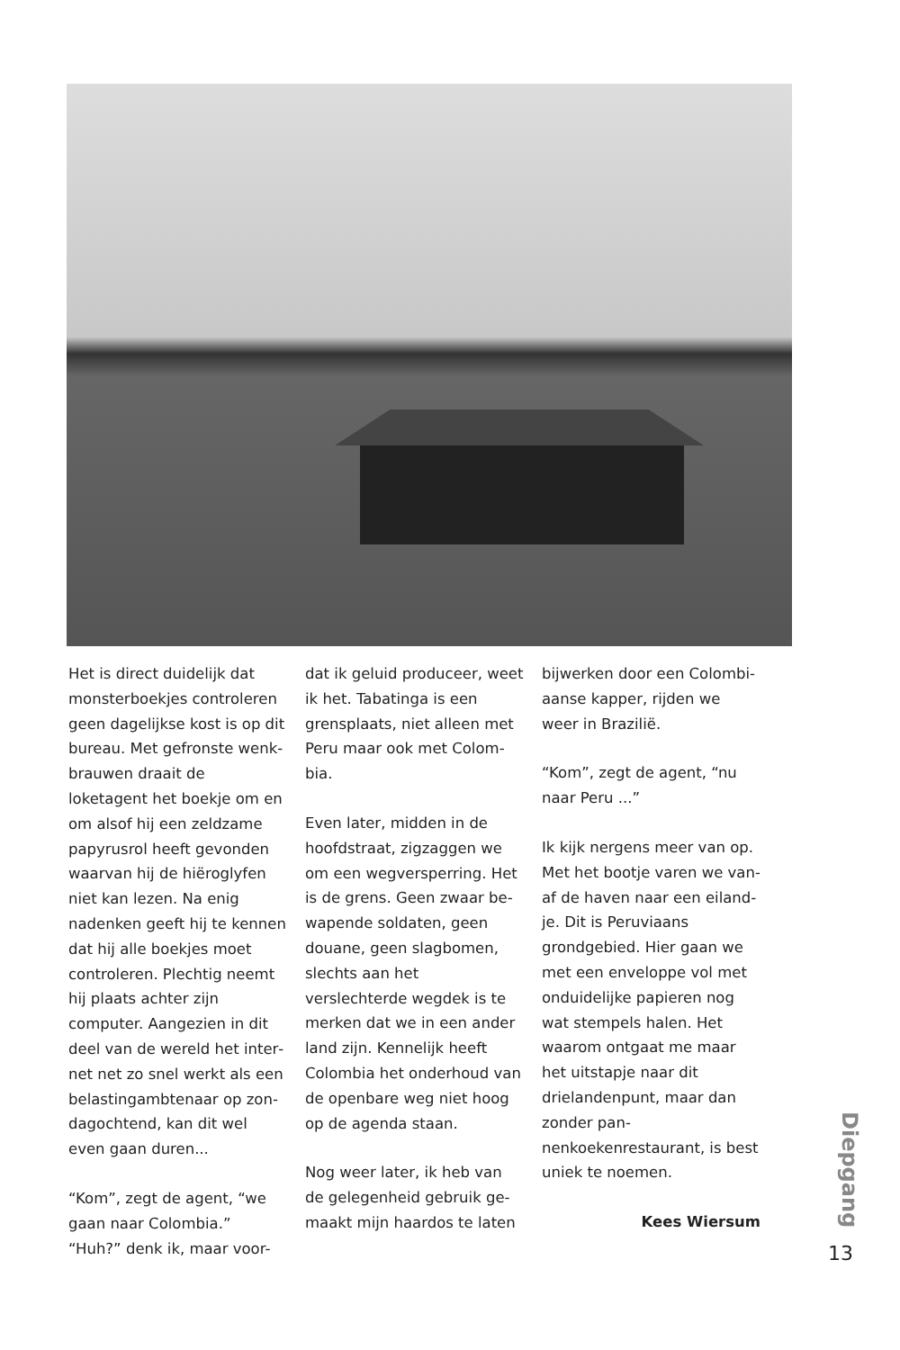Het is direct duidelijk dat monsterboekjes controleren geen dagelijkse kost is op dit bureau. Met gefronste wenk­brauwen draait de loketagent het boekje om en om alsof hij een zeldzame papyrusrol heeft gevonden waarvan hij de hiëroglyfen niet kan lezen. Na enig nadenken geeft hij te kennen dat hij alle boekjes moet controleren. Plechtig neemt hij plaats achter zijn computer. Aangezien in dit deel van de wereld het inter­net net zo snel werkt als een belastingambtenaar op zon­dagochtend, kan dit wel even gaan duren...
“Kom”, zegt de agent, “we gaan naar Colombia.” “Huh?” denk ik, maar voor-
dat ik geluid produceer, weet ik het. Tabatinga is een grensplaats, niet alleen met Peru maar ook met Colom­bia.
Even later, midden in de hoofdstraat, zigzaggen we om een wegversperring. Het is de grens. Geen zwaar be­wapende soldaten, geen douane, geen slagbomen, slechts aan het verslechterde wegdek is te merken dat we in een ander land zijn. Ken­nelijk heeft Colombia het on­derhoud van de openbare weg niet hoog op de agenda staan.
Nog weer later, ik heb van de gelegenheid gebruik ge­maakt mijn haardos te laten
bijwerken door een Colombi­aanse kapper, rijden we weer in Brazilië.
“Kom”, zegt de agent, “nu naar Peru ...”
Ik kijk nergens meer van op. Met het bootje varen we van­af de haven naar een eiland­je. Dit is Peruviaans grondgebied. Hier gaan we met een enveloppe vol met onduidelijke papieren nog wat stempels halen. Het waarom ontgaat me maar het uitstapje naar dit drielanden­punt, maar dan zonder pan­nenkoekenrestaurant, is best uniek te noemen.
Kees Wiersum
Diepgang
13